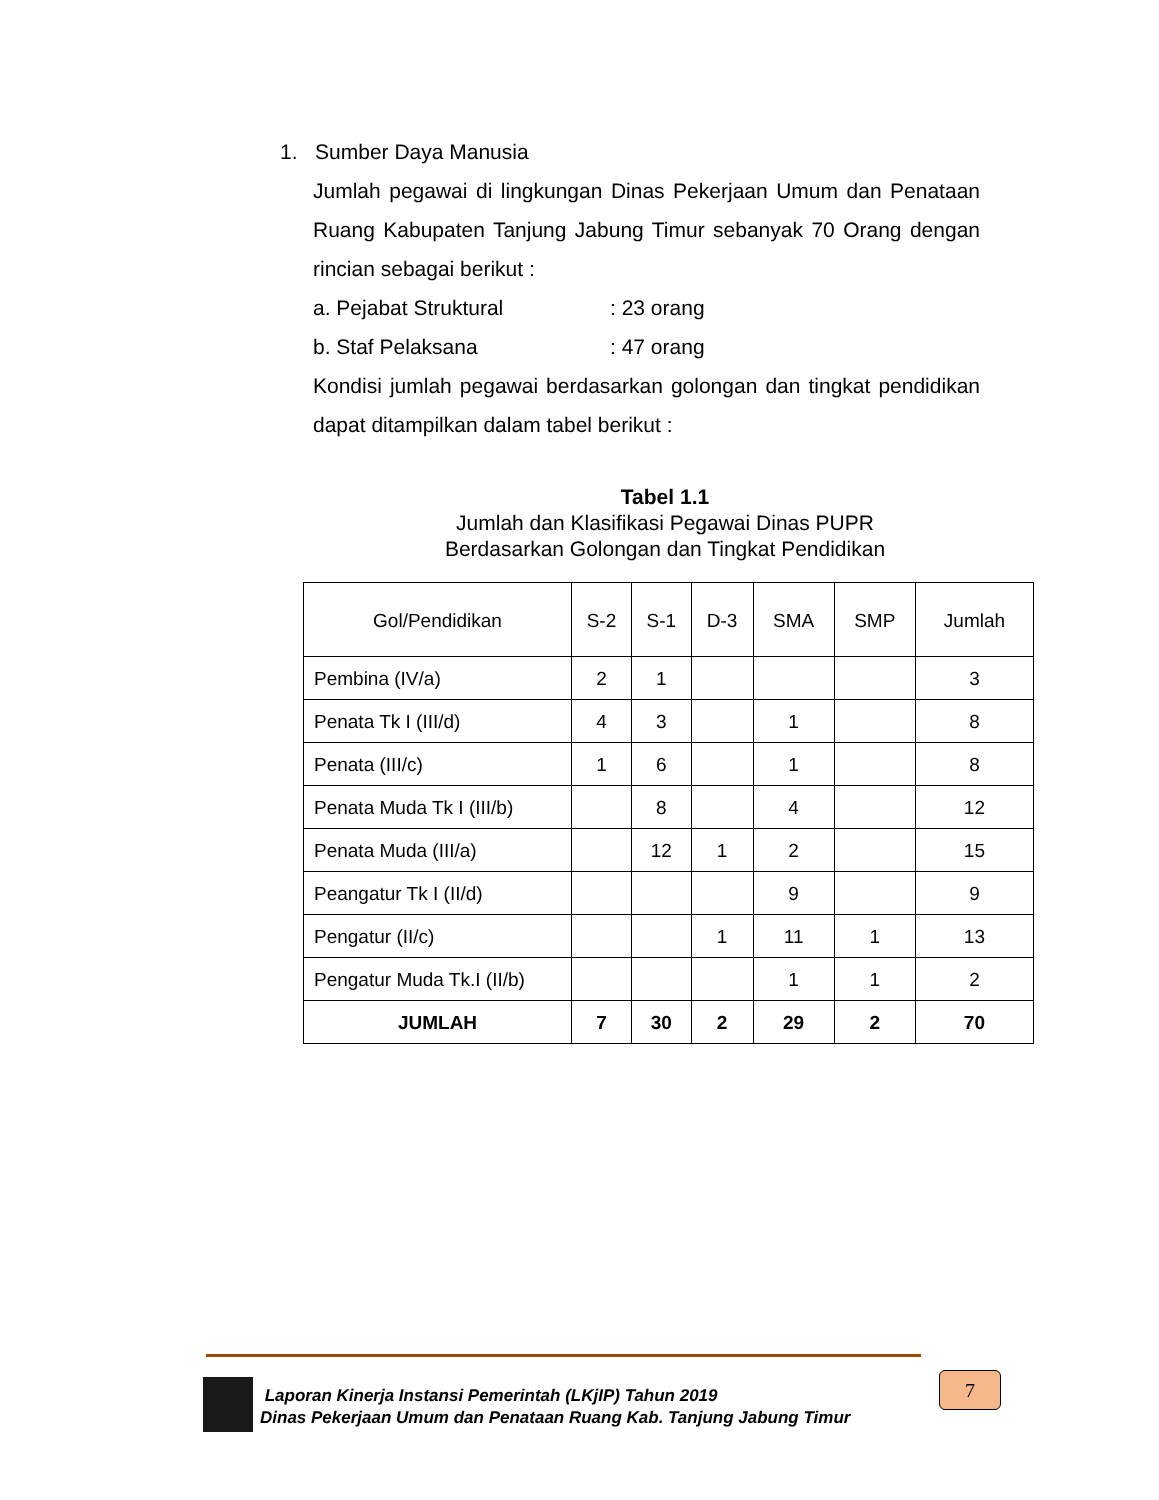1. Sumber Daya Manusia
Jumlah pegawai di lingkungan Dinas Pekerjaan Umum dan Penataan Ruang Kabupaten Tanjung Jabung Timur sebanyak 70 Orang dengan rincian sebagai berikut :
a. Pejabat Struktural: 23 orang
b. Staf Pelaksana: 47 orang
Kondisi jumlah pegawai berdasarkan golongan dan tingkat pendidikan dapat ditampilkan dalam tabel berikut :
Tabel 1.1
Jumlah dan Klasifikasi Pegawai Dinas PUPR
Berdasarkan Golongan dan Tingkat Pendidikan
| Gol/Pendidikan | S-2 | S-1 | D-3 | SMA | SMP | Jumlah |
| --- | --- | --- | --- | --- | --- | --- |
| Pembina (IV/a) | 2 | 1 | | | | 3 |
| Penata Tk I (III/d) | 4 | 3 | | 1 | | 8 |
| Penata (III/c) | 1 | 6 | | 1 | | 8 |
| Penata Muda Tk I (III/b) | | 8 | | 4 | | 12 |
| Penata Muda (III/a) | | 12 | 1 | 2 | | 15 |
| Peangatur Tk I (II/d) | | | | 9 | | 9 |
| Pengatur (II/c) | | | 1 | 11 | 1 | 13 |
| Pengatur Muda Tk.I (II/b) | | | | 1 | 1 | 2 |
| JUMLAH | 7 | 30 | 2 | 29 | 2 | 70 |
Laporan Kinerja Instansi Pemerintah (LKjIP) Tahun 2019
Dinas Pekerjaan Umum dan Penataan Ruang Kab. Tanjung Jabung Timur
7